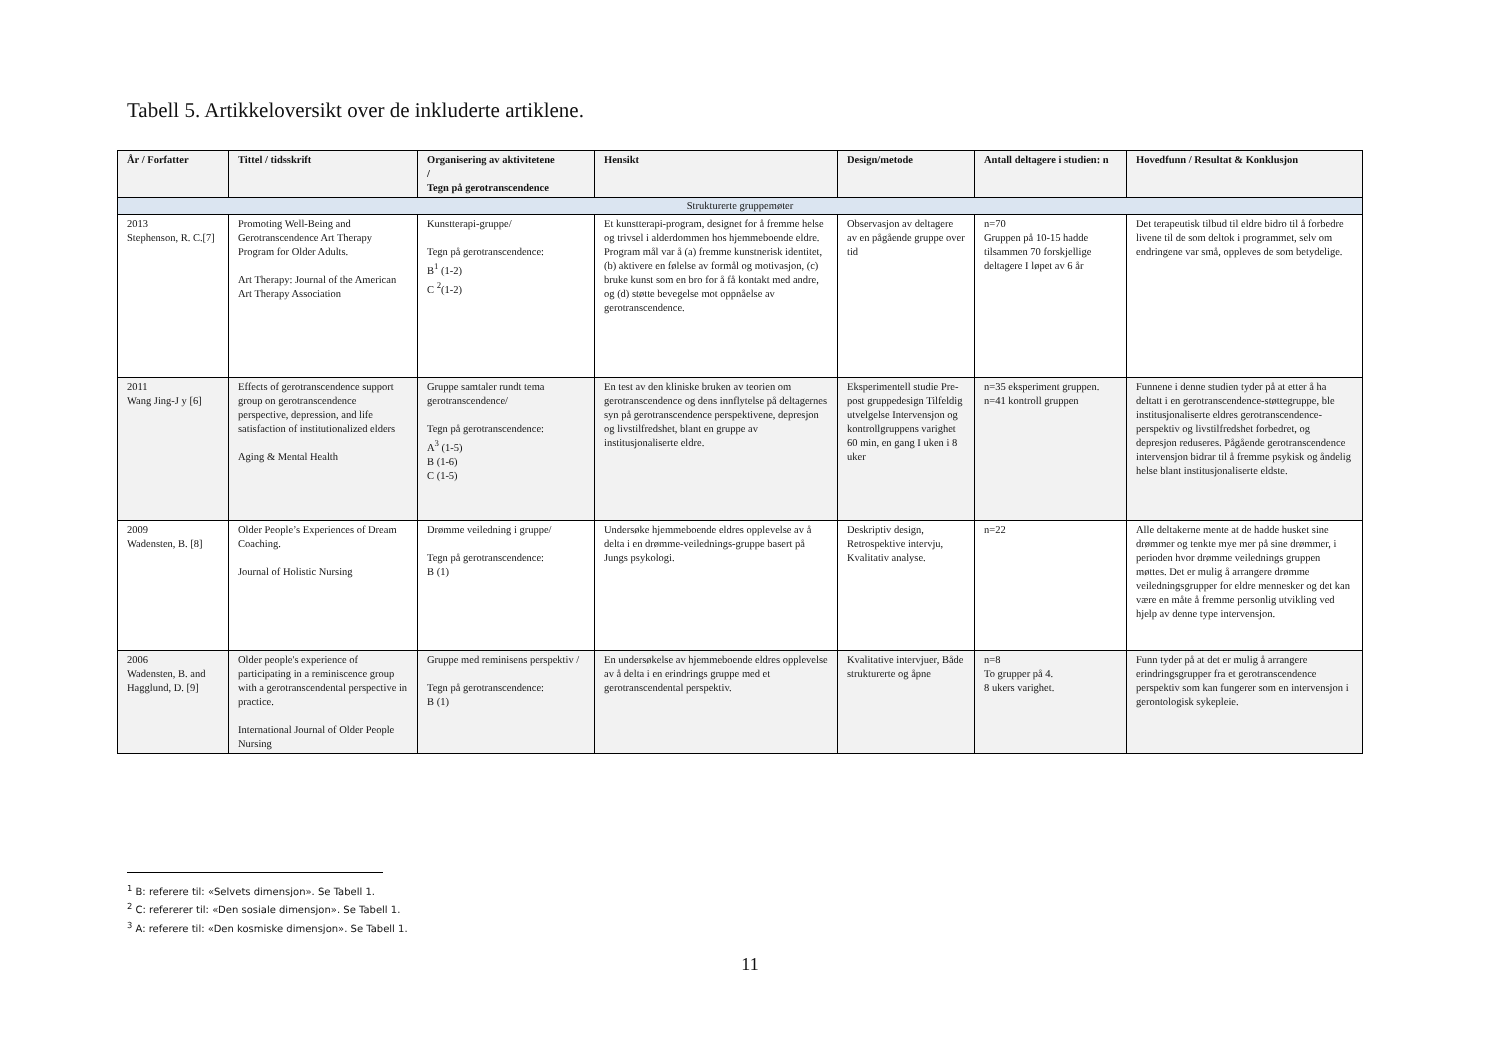Tabell 5. Artikkeloversikt over de inkluderte artiklene.
| År / Forfatter | Tittel / tidsskrift | Organisering av aktivitetene / Tegn på gerotranscendence | Hensikt | Design/metode | Antall deltagere i studien: n | Hovedfunn / Resultat & Konklusjon |
| --- | --- | --- | --- | --- | --- | --- |
| Strukturerte gruppemøter | | | | | | |
| 2013 Stephenson, R. C.[7] | Promoting Well-Being and Gerotranscendence Art Therapy Program for Older Adults. Art Therapy: Journal of the American Art Therapy Association | Kunstterapi-gruppe/ Tegn på gerotranscendence: B<sup>1</sup> (1-2) C <sup>2</sup>(1-2) | Et kunstterapi-program, designet for å fremme helse og trivsel i alderdommen hos hjemmeboende eldre. Program mål var å (a) fremme kunstnerisk identitet, (b) aktivere en følelse av formål og motivasjon, (c) bruke kunst som en bro for å få kontakt med andre, og (d) støtte bevegelse mot oppnåelse av gerotranscendence. | Observasjon av deltagere av en pågående gruppe over tid | n=70 Gruppen på 10-15 hadde tilsammen 70 forskjellige deltagere I løpet av 6 år | Det terapeutisk tilbud til eldre bidro til å forbedre livene til de som deltok i programmet, selv om endringene var små, oppleves de som betydelige. |
| 2011 Wang Jing-J y [6] | Effects of gerotranscendence support group on gerotranscendence perspective, depression, and life satisfaction of institutionalized elders Aging & Mental Health | Gruppe samtaler rundt tema gerotranscendence/ Tegn på gerotranscendence: A<sup>3</sup> (1-5) B (1-6) C (1-5) | En test av den kliniske bruken av teorien om gerotranscendence og dens innflytelse på deltagernes syn på gerotranscendence perspektivene, depresjon og livstilfredshet, blant en gruppe av institusjonaliserte eldre. | Eksperimentell studie Pre-post gruppedesign Tilfeldig utvelgelse Intervensjon og kontrollgruppens varighet 60 min, en gang I uken i 8 uker | n=35 eksperiment gruppen. n=41 kontroll gruppen | Funnene i denne studien tyder på at etter å ha deltatt i en gerotranscendence-støttegruppe, ble institusjonaliserte eldres gerotranscendence-perspektiv og livstilfredshet forbedret, og depresjon reduseres. Pågående gerotranscendence intervensjon bidrar til å fremme psykisk og åndelig helse blant institusjonaliserte eldste. |
| 2009 Wadensten, B. [8] | Older People’s Experiences of Dream Coaching. Journal of Holistic Nursing | Drømme veiledning i gruppe/ Tegn på gerotranscendence: B (1) | Undersøke hjemmeboende eldres opplevelse av å delta i en drømme-veilednings-gruppe basert på Jungs psykologi. | Deskriptiv design, Retrospektive intervju, Kvalitativ analyse. | n=22 | Alle deltakerne mente at de hadde husket sine drømmer og tenkte mye mer på sine drømmer, i perioden hvor drømme veilednings gruppen møttes. Det er mulig å arrangere drømme veiledningsgrupper for eldre mennesker og det kan være en måte å fremme personlig utvikling ved hjelp av denne type intervensjon. |
| 2006 Wadensten, B. and Hagglund, D. [9] | Older people's experience of participating in a reminiscence group with a gerotranscendental perspective in practice. International Journal of Older People Nursing | Gruppe med reminisens perspektiv / Tegn på gerotranscendence: B (1) | En undersøkelse av hjemmeboende eldres opplevelse av å delta i en erindrings gruppe med et gerotranscendental perspektiv. | Kvalitative intervjuer, Både strukturerte og åpne | n=8 To grupper på 4. 8 ukers varighet. | Funn tyder på at det er mulig å arrangere erindringsgrupper fra et gerotranscendence perspektiv som kan fungerer som en intervensjon i gerontologisk sykepleie. |
<sup>1</sup> B: referere til: «Selvets dimensjon». Se Tabell 1.
<sup>2</sup> C: refererer til: «Den sosiale dimensjon». Se Tabell 1.
<sup>3</sup> A: referere til: «Den kosmiske dimensjon». Se Tabell 1.
11